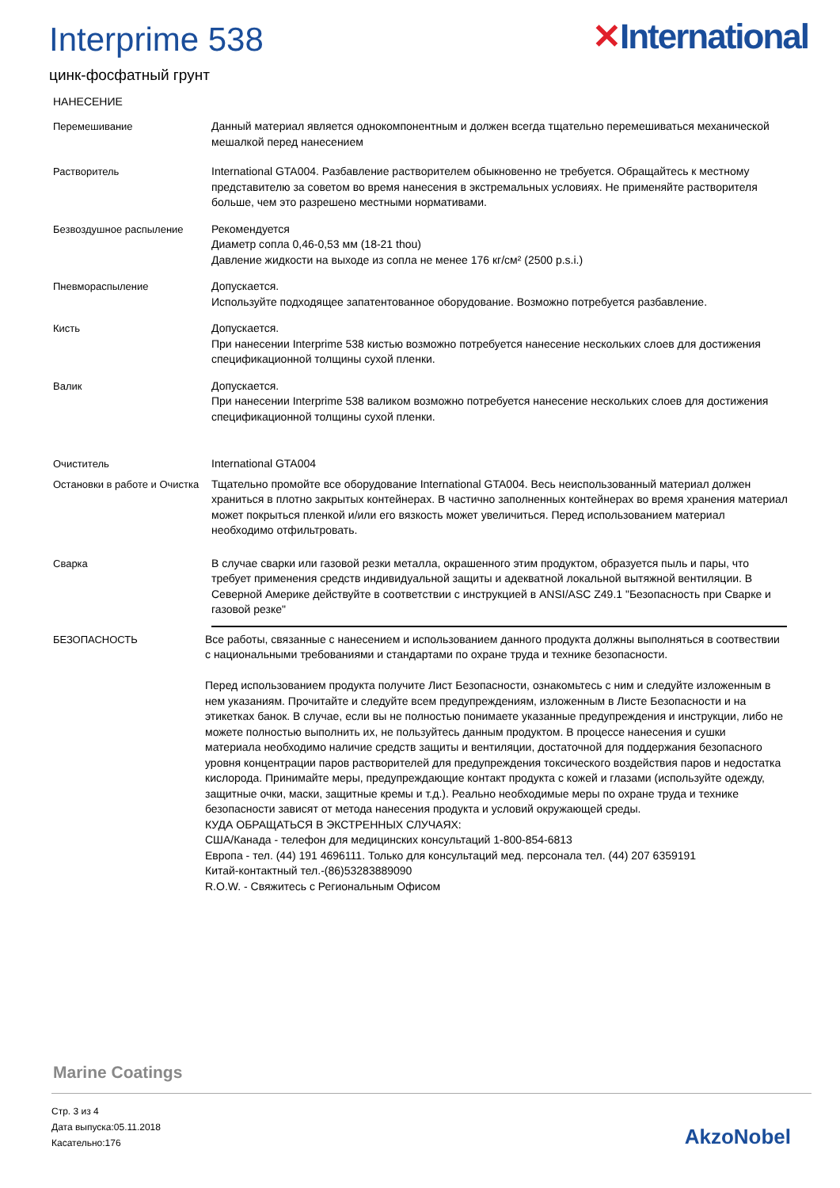Interprime 538
✕International
цинк-фосфатный грунт
НАНЕСЕНИЕ
Перемешивание Данный материал является однокомпонентным и должен всегда тщательно перемешиваться механической мешалкой перед нанесением
Растворитель International GTA004. Разбавление растворителем обыкновенно не требуется. Обращайтесь к местному представителю за советом во время нанесения в экстремальных условиях. Не применяйте растворителя больше, чем это разрешено местными нормативами.
Безвоздушное распыление Рекомендуется
Диаметр сопла 0,46-0,53 мм (18-21 thou)
Давление жидкости на выходе из сопла не менее 176 кг/см² (2500 p.s.i.)
Пневмораспыление Допускается.
Используйте подходящее запатентованное оборудование. Возможно потребуется разбавление.
Кисть Допускается.
При нанесении Interprime 538 кистью возможно потребуется нанесение нескольких слоев для достижения спецификационной толщины сухой пленки.
Валик Допускается.
При нанесении Interprime 538 валиком возможно потребуется нанесение нескольких слоев для достижения спецификационной толщины сухой пленки.
Очиститель International GTA004
Остановки в работе и Очистка
Тщательно промойте все оборудование International GTA004. Весь неиспользованный материал должен храниться в плотно закрытых контейнерах. В частично заполненных контейнерах во время хранения материал может покрыться пленкой и/или его вязкость может увеличиться. Перед использованием материал необходимо отфильтровать.
Сварка В случае сварки или газовой резки металла, окрашенного этим продуктом, образуется пыль и пары, что требует применения средств индивидуальной защиты и адекватной локальной вытяжной вентиляции. В Северной Америке действуйте в соответствии с инструкцией в ANSI/ASC Z49.1 "Безопасность при Сварке и газовой резке"
БЕЗОПАСНОСТЬ Все работы, связанные с нанесением и использованием данного продукта должны выполняться в соотвествии с национальными требованиями и стандартами по охране труда и технике безопасности.
Перед использованием продукта получите Лист Безопасности, ознакомьтесь с ним и следуйте изложенным в нем указаниям. Прочитайте и следуйте всем предупреждениям, изложенным в Листе Безопасности и на этикетках банок. В случае, если вы не полностью понимаете указанные предупреждения и инструкции, либо не можете полностью выполнить их, не пользуйтесь данным продуктом. В процессе нанесения и сушки материала необходимо наличие средств защиты и вентиляции, достаточной для поддержания безопасного уровня концентрации паров растворителей для предупреждения токсического воздействия паров и недостатка кислорода. Принимайте меры, предупреждающие контакт продукта с кожей и глазами (используйте одежду, защитные очки, маски, защитные кремы и т.д.). Реально необходимые меры по охране труда и технике безопасности зависят от метода нанесения продукта и условий окружающей среды.
КУДА ОБРАЩАТЬСЯ В ЭКСТРЕННЫХ СЛУЧАЯХ:
США/Канада - телефон для медицинских консультаций 1-800-854-6813
Европа - тел. (44) 191 4696111. Только для консультаций мед. персонала тел. (44) 207 6359191
Китай-контактный тел.-(86)53283889090
R.O.W. - Свяжитесь с Региональным Офисом
Marine Coatings
Стр. 3 из 4
Дата выпуска:05.11.2018
Касательно:176
AkzoNobel